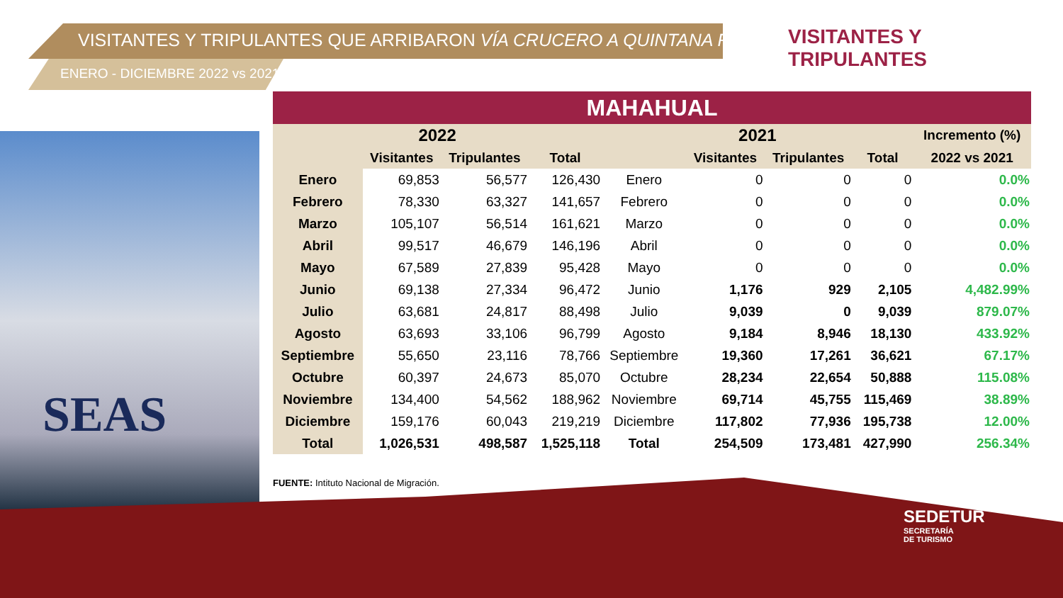VISITANTES Y TRIPULANTES QUE ARRIBARON VÍA CRUCERO A QUINTANA ROO
ENERO - DICIEMBRE 2022 vs 2021
VISITANTES Y TRIPULANTES
SEAS
| MAHAHUAL | | | | | | | | |
| --- | --- | --- | --- | --- | --- | --- | --- | --- |
| 2022 | | | | 2021 | | | | Incremento (%) |
| | Visitantes | Tripulantes | Total | | Visitantes | Tripulantes | Total | 2022 vs 2021 |
| Enero | 69,853 | 56,577 | 126,430 | Enero | 0 | 0 | 0 | 0.0% |
| Febrero | 78,330 | 63,327 | 141,657 | Febrero | 0 | 0 | 0 | 0.0% |
| Marzo | 105,107 | 56,514 | 161,621 | Marzo | 0 | 0 | 0 | 0.0% |
| Abril | 99,517 | 46,679 | 146,196 | Abril | 0 | 0 | 0 | 0.0% |
| Mayo | 67,589 | 27,839 | 95,428 | Mayo | 0 | 0 | 0 | 0.0% |
| Junio | 69,138 | 27,334 | 96,472 | Junio | 1,176 | 929 | 2,105 | 4,482.99% |
| Julio | 63,681 | 24,817 | 88,498 | Julio | 9,039 | 0 | 9,039 | 879.07% |
| Agosto | 63,693 | 33,106 | 96,799 | Agosto | 9,184 | 8,946 | 18,130 | 433.92% |
| Septiembre | 55,650 | 23,116 | 78,766 | Septiembre | 19,360 | 17,261 | 36,621 | 67.17% |
| Octubre | 60,397 | 24,673 | 85,070 | Octubre | 28,234 | 22,654 | 50,888 | 115.08% |
| Noviembre | 134,400 | 54,562 | 188,962 | Noviembre | 69,714 | 45,755 | 115,469 | 38.89% |
| Diciembre | 159,176 | 60,043 | 219,219 | Diciembre | 117,802 | 77,936 | 195,738 | 12.00% |
| Total | 1,026,531 | 498,587 | 1,525,118 | Total | 254,509 | 173,481 | 427,990 | 256.34% |
FUENTE: Intituto Nacional de Migración.
SEDETUR
SECRETARÍA
DE TURISMO